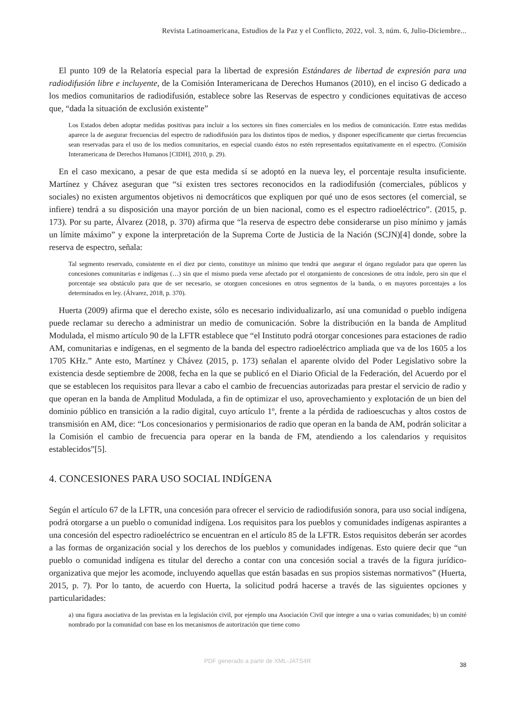Revista Latinoamericana, Estudios de la Paz y el Conflicto, 2022, vol. 3, núm. 6, Julio-Diciembre...
El punto 109 de la Relatoría especial para la libertad de expresión Estándares de libertad de expresión para una radiodifusión libre e incluyente, de la Comisión Interamericana de Derechos Humanos (2010), en el inciso G dedicado a los medios comunitarios de radiodifusión, establece sobre las Reservas de espectro y condiciones equitativas de acceso que, “dada la situación de exclusión existente”
Los Estados deben adoptar medidas positivas para incluir a los sectores sin fines comerciales en los medios de comunicación. Entre estas medidas aparece la de asegurar frecuencias del espectro de radiodifusión para los distintos tipos de medios, y disponer específicamente que ciertas frecuencias sean reservadas para el uso de los medios comunitarios, en especial cuando éstos no estén representados equitativamente en el espectro. (Comisión Interamericana de Derechos Humanos [CIDH], 2010, p. 29).
En el caso mexicano, a pesar de que esta medida sí se adoptó en la nueva ley, el porcentaje resulta insuficiente. Martínez y Chávez aseguran que “si existen tres sectores reconocidos en la radiodifusión (comerciales, públicos y sociales) no existen argumentos objetivos ni democráticos que expliquen por qué uno de esos sectores (el comercial, se infiere) tendrá a su disposición una mayor porción de un bien nacional, como es el espectro radioeléctrico”. (2015, p. 173). Por su parte, Álvarez (2018, p. 370) afirma que “la reserva de espectro debe considerarse un piso mínimo y jamás un límite máximo” y expone la interpretación de la Suprema Corte de Justicia de la Nación (SCJN)[4] donde, sobre la reserva de espectro, señala:
Tal segmento reservado, consistente en el diez por ciento, constituye un mínimo que tendrá que asegurar el órgano regulador para que operen las concesiones comunitarias e indígenas (…) sin que el mismo pueda verse afectado por el otorgamiento de concesiones de otra índole, pero sin que el porcentaje sea obstáculo para que de ser necesario, se otorguen concesiones en otros segmentos de la banda, o en mayores porcentajes a los determinados en ley. (Álvarez, 2018, p. 370).
Huerta (2009) afirma que el derecho existe, sólo es necesario individualizarlo, así una comunidad o pueblo indígena puede reclamar su derecho a administrar un medio de comunicación. Sobre la distribución en la banda de Amplitud Modulada, el mismo artículo 90 de la LFTR establece que “el Instituto podrá otorgar concesiones para estaciones de radio AM, comunitarias e indígenas, en el segmento de la banda del espectro radioeléctrico ampliada que va de los 1605 a los 1705 KHz.” Ante esto, Martínez y Chávez (2015, p. 173) señalan el aparente olvido del Poder Legislativo sobre la existencia desde septiembre de 2008, fecha en la que se publicó en el Diario Oficial de la Federación, del Acuerdo por el que se establecen los requisitos para llevar a cabo el cambio de frecuencias autorizadas para prestar el servicio de radio y que operan en la banda de Amplitud Modulada, a fin de optimizar el uso, aprovechamiento y explotación de un bien del dominio público en transición a la radio digital, cuyo artículo 1º, frente a la pérdida de radioescuchas y altos costos de transmisión en AM, dice: “Los concesionarios y permisionarios de radio que operan en la banda de AM, podrán solicitar a la Comisión el cambio de frecuencia para operar en la banda de FM, atendiendo a los calendarios y requisitos establecidos”[5].
4. CONCESIONES PARA USO SOCIAL INDÍGENA
Según el artículo 67 de la LFTR, una concesión para ofrecer el servicio de radiodifusión sonora, para uso social indígena, podrá otorgarse a un pueblo o comunidad indígena. Los requisitos para los pueblos y comunidades indígenas aspirantes a una concesión del espectro radioeléctrico se encuentran en el artículo 85 de la LFTR. Estos requisitos deberán ser acordes a las formas de organización social y los derechos de los pueblos y comunidades indígenas. Esto quiere decir que “un pueblo o comunidad indígena es titular del derecho a contar con una concesión social a través de la figura jurídico-organizativa que mejor les acomode, incluyendo aquellas que están basadas en sus propios sistemas normativos” (Huerta, 2015, p. 7). Por lo tanto, de acuerdo con Huerta, la solicitud podrá hacerse a través de las siguientes opciones y particularidades:
a) una figura asociativa de las previstas en la legislación civil, por ejemplo una Asociación Civil que integre a una o varias comunidades; b) un comité nombrado por la comunidad con base en los mecanismos de autorización que tiene como
PDF generado a partir de XML-JATS4R
38